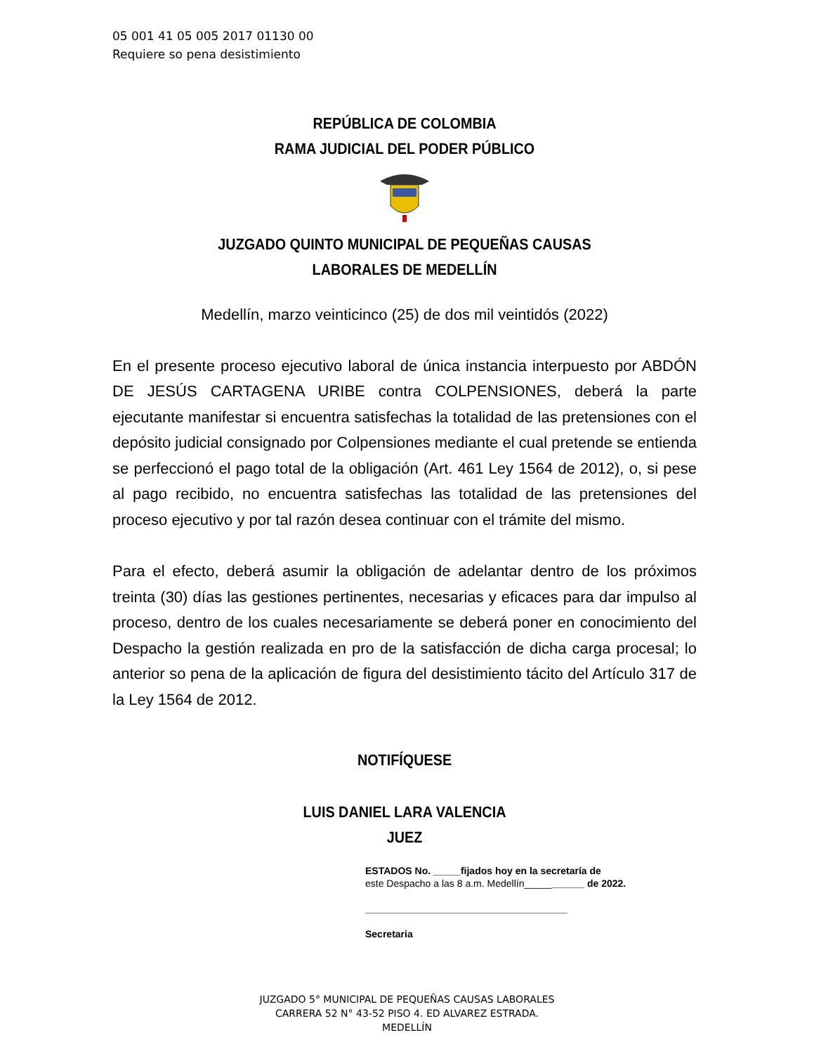05 001 41 05 005 2017 01130 00
Requiere so pena desistimiento
REPÚBLICA DE COLOMBIA
RAMA JUDICIAL DEL PODER PÚBLICO
JUZGADO QUINTO MUNICIPAL DE PEQUEÑAS CAUSAS
LABORALES DE MEDELLÍN
Medellín, marzo veinticinco (25) de dos mil veintidós (2022)
En el presente proceso ejecutivo laboral de única instancia interpuesto por ABDÓN DE JESÚS CARTAGENA URIBE contra COLPENSIONES, deberá la parte ejecutante manifestar si encuentra satisfechas la totalidad de las pretensiones con el depósito judicial consignado por Colpensiones mediante el cual pretende se entienda se perfeccionó el pago total de la obligación (Art. 461 Ley 1564 de 2012), o, si pese al pago recibido, no encuentra satisfechas las totalidad de las pretensiones del proceso ejecutivo y por tal razón desea continuar con el trámite del mismo.
Para el efecto, deberá asumir la obligación de adelantar dentro de los próximos treinta (30) días las gestiones pertinentes, necesarias y eficaces para dar impulso al proceso, dentro de los cuales necesariamente se deberá poner en conocimiento del Despacho la gestión realizada en pro de la satisfacción de dicha carga procesal; lo anterior so pena de la aplicación de figura del desistimiento tácito del Artículo 317 de la Ley 1564 de 2012.
NOTIFÍQUESE
LUIS DANIEL LARA VALENCIA
JUEZ
ESTADOS No. _____fijados hoy en la secretaría de
este Despacho a las 8 a.m. Medellín___________ de 2022.
_____________________________________
Secretaria
JUZGADO 5° MUNICIPAL DE PEQUEÑAS CAUSAS LABORALES
CARRERA 52 N° 43-52 PISO 4. ED ALVAREZ ESTRADA.
MEDELLÍN